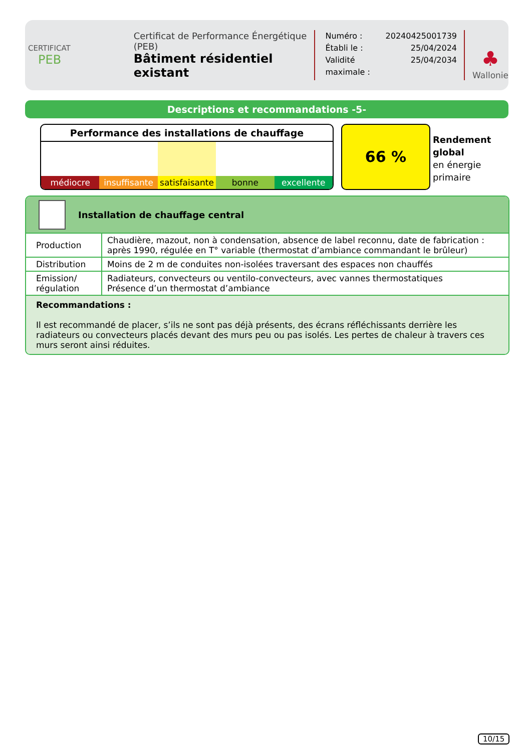CERTIFICAT
PEB
Certificat de Performance Énergétique (PEB)
Bâtiment résidentiel existant
| Numéro : | 20240425001739 |
| Établi le : | 25/04/2024 |
| Validité maximale : | 25/04/2034 |
♣
Wallonie
Descriptions et recommandations -5-
Performance des installations de chauffage
médiocre insuffisante satisfaisante bonne excellente
66 %
Rendement
global
en énergie
primaire
Installation de chauffage central
| Production | Chaudière, mazout, non à condensation, absence de label reconnu, date de fabrication : après 1990, régulée en T° variable (thermostat d’ambiance commandant le brûleur) |
| Distribution | Moins de 2 m de conduites non-isolées traversant des espaces non chauffés |
| Emission/ régulation | Radiateurs, convecteurs ou ventilo-convecteurs, avec vannes thermostatiques Présence d’un thermostat d’ambiance |
Recommandations :
Il est recommandé de placer, s’ils ne sont pas déjà présents, des écrans réfléchissants derrière les radiateurs ou convecteurs placés devant des murs peu ou pas isolés. Les pertes de chaleur à travers ces murs seront ainsi réduites.
10/15